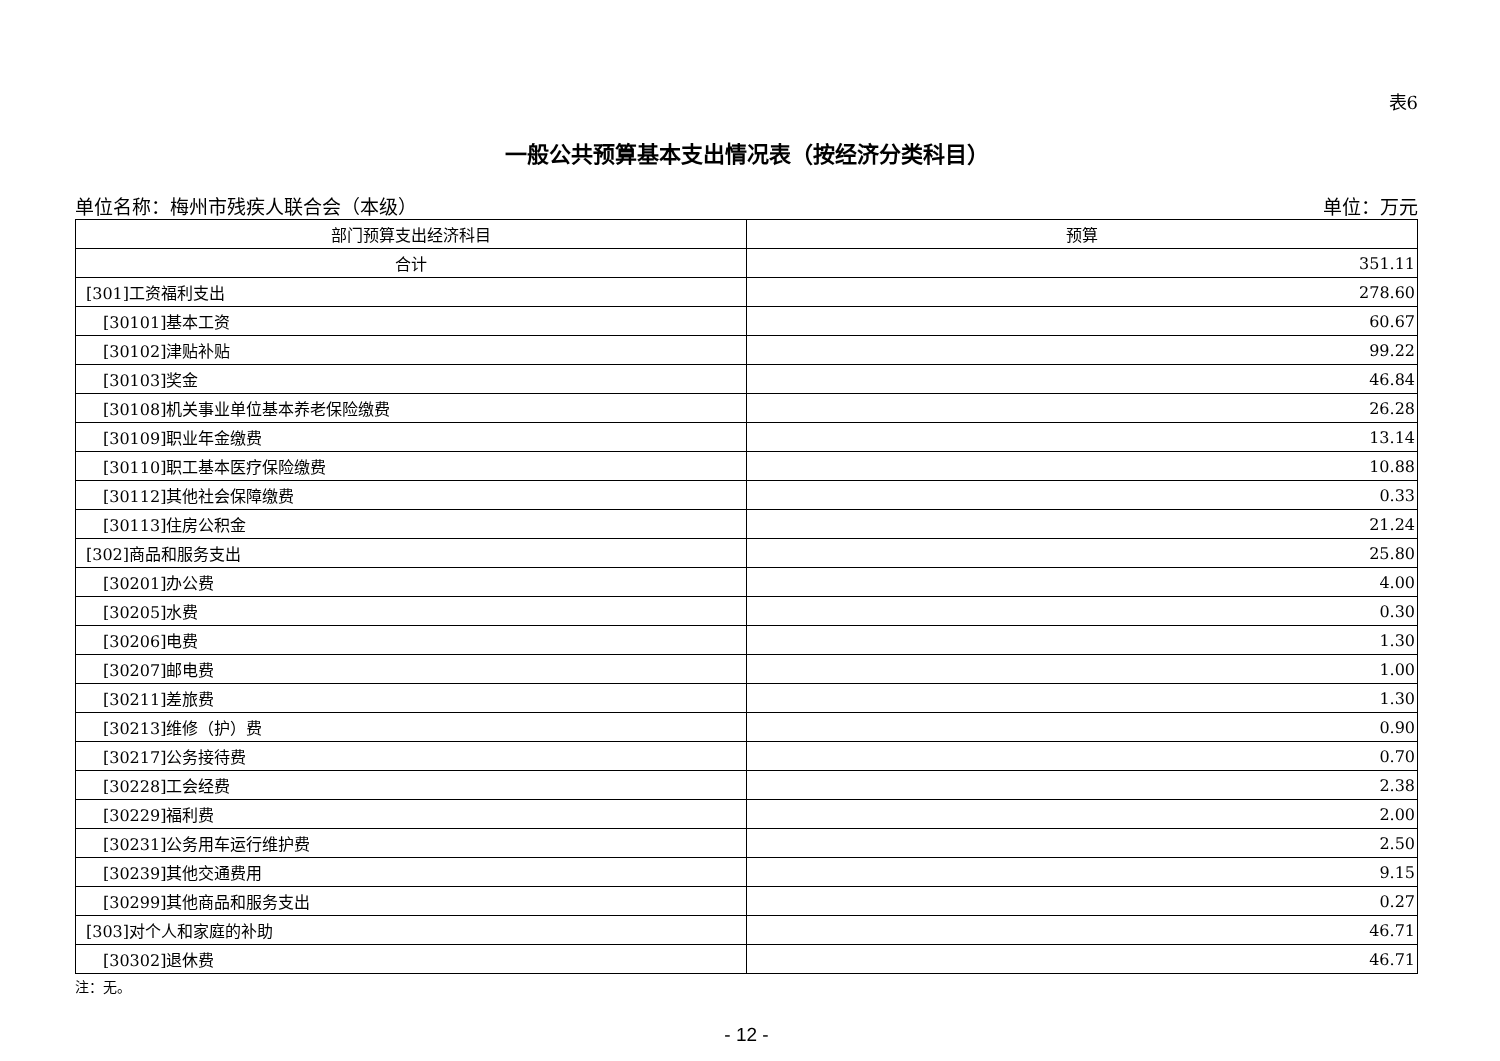表6
一般公共预算基本支出情况表（按经济分类科目）
单位名称：梅州市残疾人联合会（本级） 单位：万元
| 部门预算支出经济科目 | 预算 |
| --- | --- |
| 合计 | 351.11 |
| [301]工资福利支出 | 278.60 |
| [30101]基本工资 | 60.67 |
| [30102]津贴补贴 | 99.22 |
| [30103]奖金 | 46.84 |
| [30108]机关事业单位基本养老保险缴费 | 26.28 |
| [30109]职业年金缴费 | 13.14 |
| [30110]职工基本医疗保险缴费 | 10.88 |
| [30112]其他社会保障缴费 | 0.33 |
| [30113]住房公积金 | 21.24 |
| [302]商品和服务支出 | 25.80 |
| [30201]办公费 | 4.00 |
| [30205]水费 | 0.30 |
| [30206]电费 | 1.30 |
| [30207]邮电费 | 1.00 |
| [30211]差旅费 | 1.30 |
| [30213]维修（护）费 | 0.90 |
| [30217]公务接待费 | 0.70 |
| [30228]工会经费 | 2.38 |
| [30229]福利费 | 2.00 |
| [30231]公务用车运行维护费 | 2.50 |
| [30239]其他交通费用 | 9.15 |
| [30299]其他商品和服务支出 | 0.27 |
| [303]对个人和家庭的补助 | 46.71 |
| [30302]退休费 | 46.71 |
注：无。
- 12 -